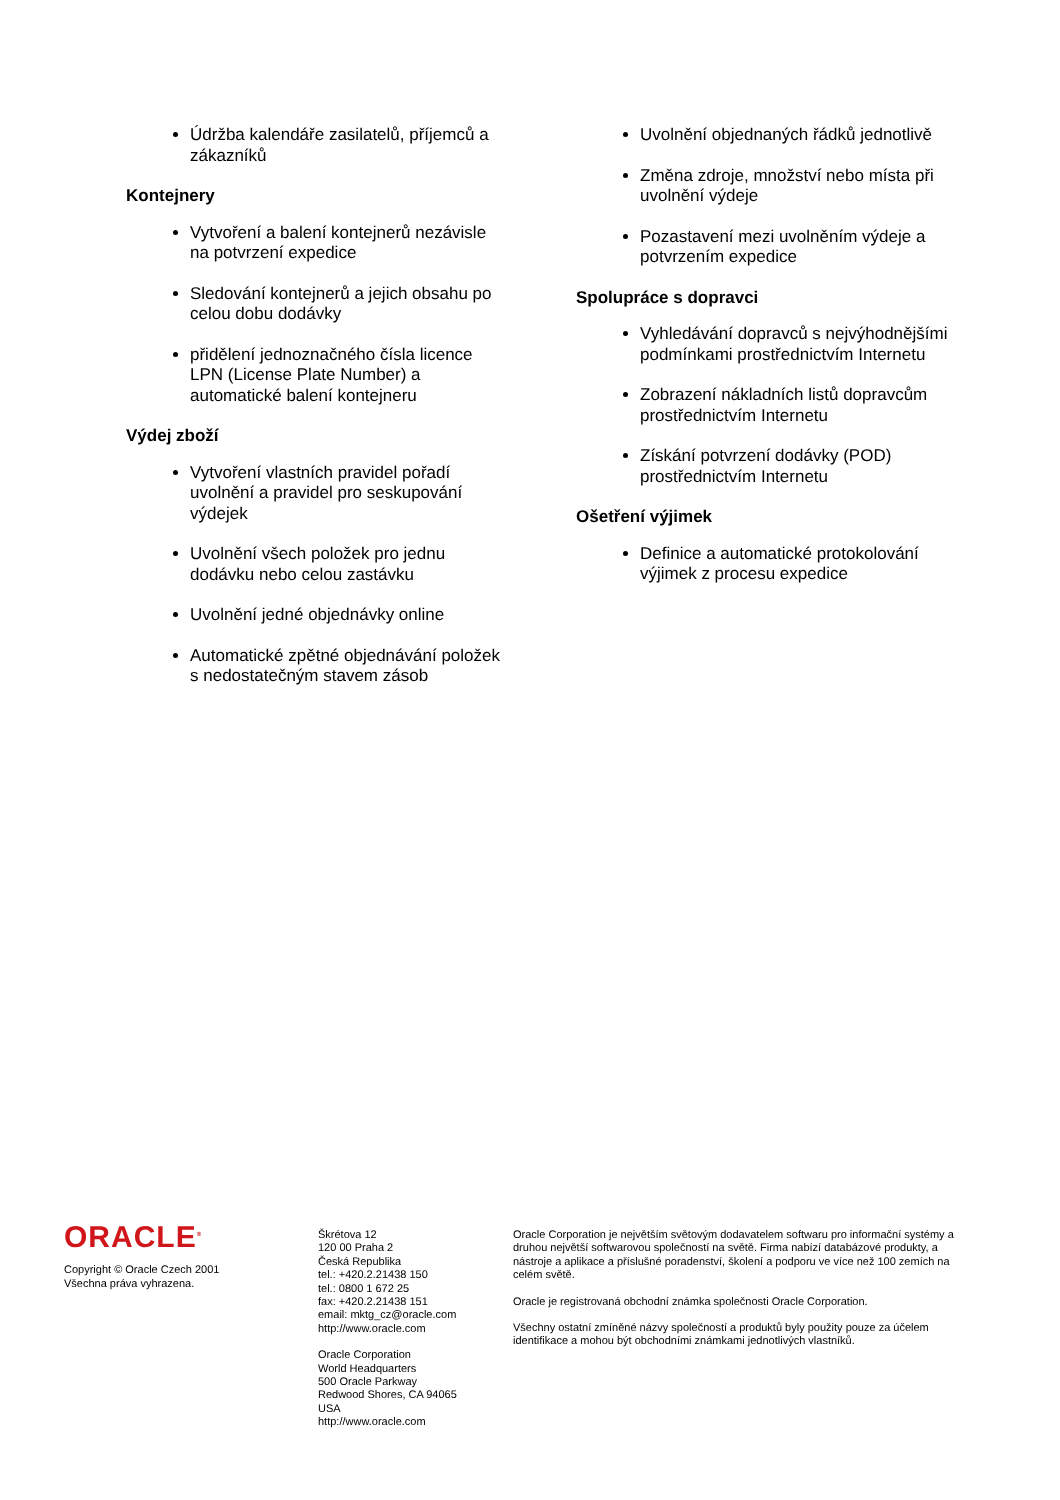Údržba kalendáře zasilatelů, příjemců a zákazníků
Kontejnery
Vytvoření a balení kontejnerů nezávisle na potvrzení expedice
Sledování kontejnerů a jejich obsahu po celou dobu dodávky
přidělení jednoznačného čísla licence LPN (License Plate Number) a automatické balení kontejneru
Výdej zboží
Vytvoření vlastních pravidel pořadí uvolnění a pravidel pro seskupování výdejek
Uvolnění všech položek pro jednu dodávku nebo celou zastávku
Uvolnění jedné objednávky online
Automatické zpětné objednávání položek s nedostatečným stavem zásob
Uvolnění objednaných řádků jednotlivě
Změna zdroje, množství nebo místa při uvolnění výdeje
Pozastavení mezi uvolněním výdeje a potvrzením expedice
Spolupráce s dopravci
Vyhledávání dopravců s nejvýhodnějšími podmínkami prostřednictvím Internetu
Zobrazení nákladních listů dopravcům prostřednictvím Internetu
Získání potvrzení dodávky (POD) prostřednictvím Internetu
Ošetření výjimek
Definice a automatické protokolování výjimek z procesu expedice
ORACLE<sup>®</sup>
Copyright © Oracle Czech 2001
Všechna práva vyhrazena.
Škrétova 12
120 00 Praha 2
Česká Republika
tel.: +420.2.21438 150
tel.: 0800 1 672 25
fax: +420.2.21438 151
email: mktg_cz@oracle.com
http://www.oracle.com
Oracle Corporation
World Headquarters
500 Oracle Parkway
Redwood Shores, CA 94065
USA
http://www.oracle.com
Oracle Corporation je největším světovým dodavatelem softwaru pro informační systémy a druhou největší softwarovou společností na světě. Firma nabízí databázové produkty, a nástroje a aplikace a příslušné poradenství, školení a podporu ve více než 100 zemích na celém světě.
Oracle je registrovaná obchodní známka společnosti Oracle Corporation.
Všechny ostatní zmíněné názvy společností a produktů byly použity pouze za účelem identifikace a mohou být obchodními známkami jednotlivých vlastníků.